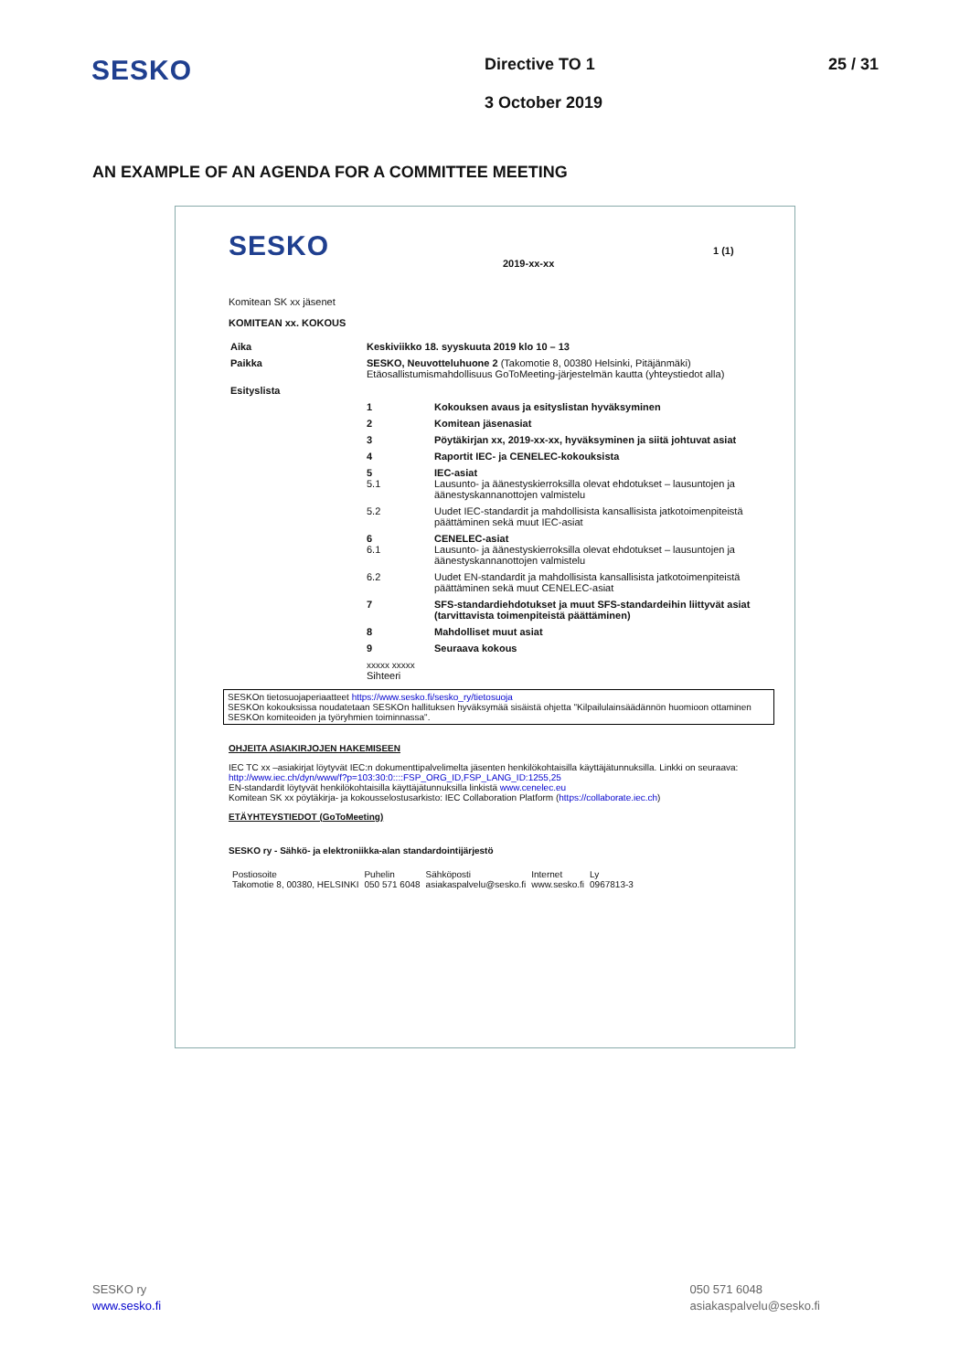SESKO
Directive TO 1
3 October 2019
25 / 31
AN EXAMPLE OF AN AGENDA FOR A COMMITTEE MEETING
SESKO
2019-xx-xx
1 (1)
Komitean SK xx jäsenet
KOMITEAN xx. KOKOUS
| Aika | Keskiviikko 18. syyskuuta 2019 klo 10 – 13 | |
| Paikka | SESKO, Neuvotteluhuone 2 (Takomotie 8, 00380 Helsinki, Pitäjänmäki) Etäosallistumismahdollisuus GoToMeeting-järjestelmän kautta (yhteystiedot alla) | |
| Esityslista | | |
| | 1 | Kokouksen avaus ja esityslistan hyväksyminen |
| | 2 | Komitean jäsenasiat |
| | 3 | Pöytäkirjan xx, 2019-xx-xx, hyväksyminen ja siitä johtuvat asiat |
| | 4 | Raportit IEC- ja CENELEC-kokouksista |
| | 5 5.1 | IEC-asiat Lausunto- ja äänestyskierroksilla olevat ehdotukset – lausuntojen ja äänestyskannanottojen valmistelu |
| | 5.2 | Uudet IEC-standardit ja mahdollisista kansallisista jatkotoimenpiteistä päättäminen sekä muut IEC-asiat |
| | 6 6.1 | CENELEC-asiat Lausunto- ja äänestyskierroksilla olevat ehdotukset – lausuntojen ja äänestyskannanottojen valmistelu |
| | 6.2 | Uudet EN-standardit ja mahdollisista kansallisista jatkotoimenpiteistä päättäminen sekä muut CENELEC-asiat |
| | 7 | SFS-standardiehdotukset ja muut SFS-standardeihin liittyvät asiat (tarvittavista toimenpiteistä päättäminen) |
| | 8 | Mahdolliset muut asiat |
| | 9 | Seuraava kokous |
| | xxxxx xxxxx Sihteeri | |
SESKOn tietosuojaperiaatteet https://www.sesko.fi/sesko_ry/tietosuoja
SESKOn kokouksissa noudatetaan SESKOn hallituksen hyväksymää sisäistä ohjetta "Kilpailulainsäädännön huomioon ottaminen SESKOn komiteoiden ja työryhmien toiminnassa".
OHJEITA ASIAKIRJOJEN HAKEMISEEN
IEC TC xx –asiakirjat löytyvät IEC:n dokumenttipalvelimelta jäsenten henkilökohtaisilla käyttäjätunnuksilla. Linkki on seuraava: http://www.iec.ch/dyn/www/f?p=103:30:0::::FSP_ORG_ID,FSP_LANG_ID:1255,25
EN-standardit löytyvät henkilökohtaisilla käyttäjätunnuksilla linkistä www.cenelec.eu
Komitean SK xx pöytäkirja- ja kokousselostusarkisto: IEC Collaboration Platform (https://collaborate.iec.ch)
ETÄYHTEYSTIEDOT (GoToMeeting)
SESKO ry - Sähkö- ja elektroniikka-alan standardointijärjestö
| Postiosoite Takomotie 8, 00380, HELSINKI | Puhelin 050 571 6048 | Sähköposti asiakaspalvelu@sesko.fi | Internet www.sesko.fi | Ly 0967813-3 |
SESKO ry
www.sesko.fi
050 571 6048
asiakaspalvelu@sesko.fi